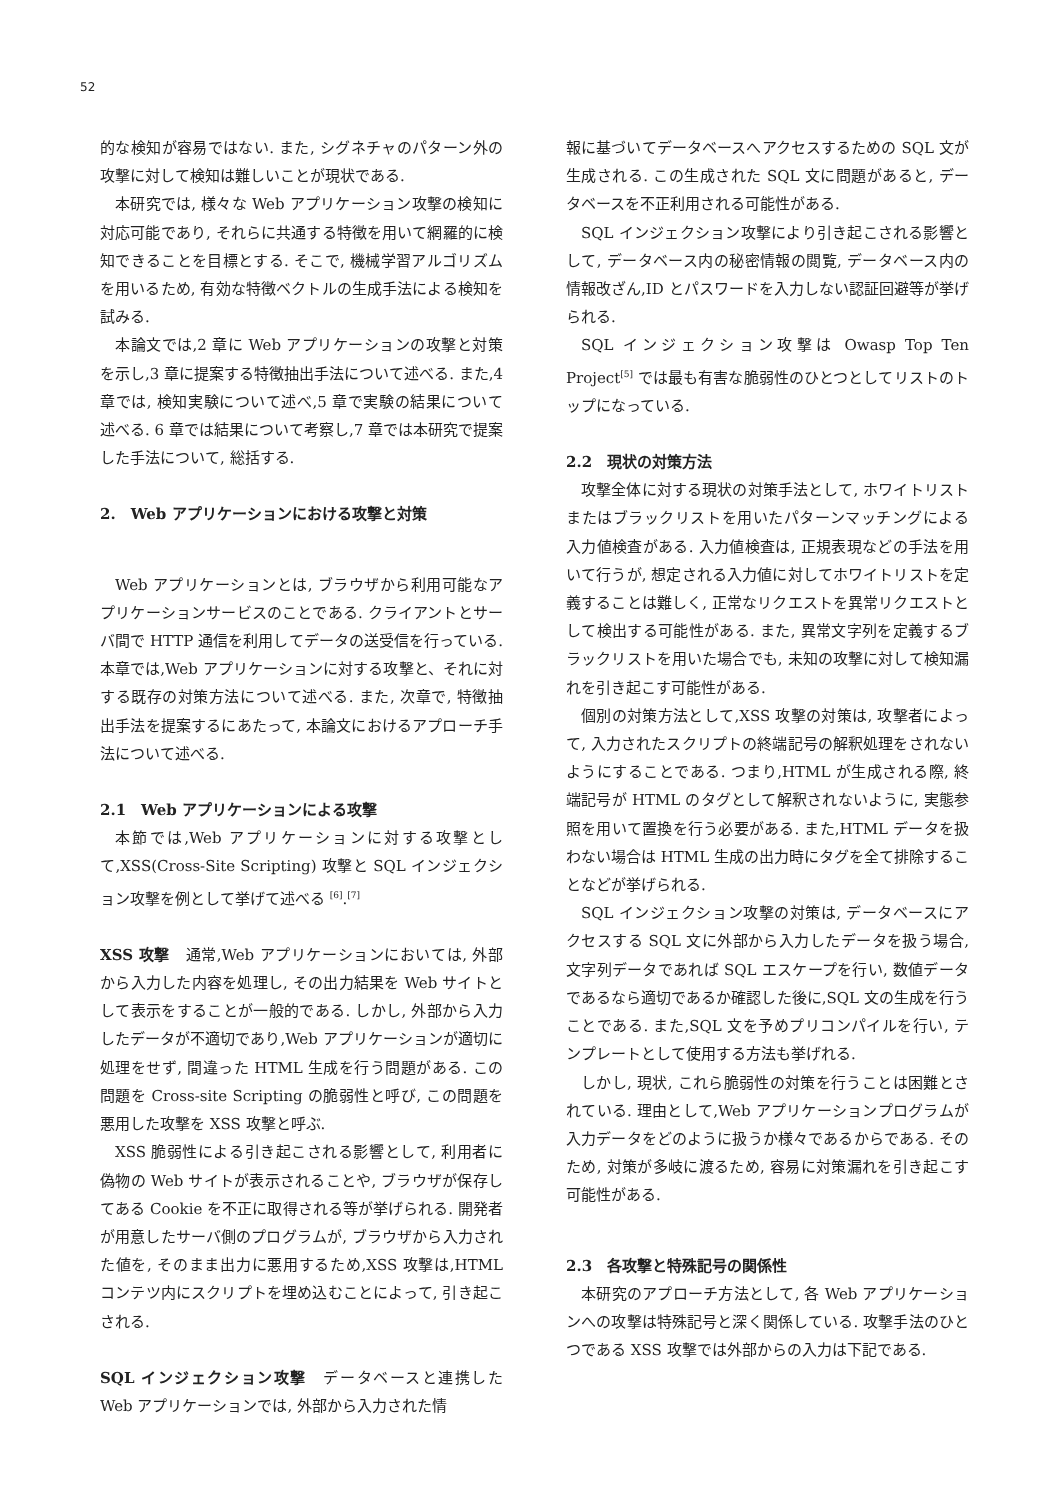52
的な検知が容易ではない. また, シグネチャのパターン外の攻撃に対して検知は難しいことが現状である.
本研究では, 様々な Web アプリケーション攻撃の検知に対応可能であり, それらに共通する特徴を用いて網羅的に検知できることを目標とする. そこで, 機械学習アルゴリズムを用いるため, 有効な特徴ベクトルの生成手法による検知を試みる.
本論文では,2 章に Web アプリケーションの攻撃と対策を示し,3 章に提案する特徴抽出手法について述べる. また,4 章では, 検知実験について述べ,5 章で実験の結果について述べる. 6 章では結果について考察し,7 章では本研究で提案した手法について, 総括する.
2.　Web アプリケーションにおける攻撃と対策
Web アプリケーションとは, ブラウザから利用可能なアプリケーションサービスのことである. クライアントとサーバ間で HTTP 通信を利用してデータの送受信を行っている. 本章では,Web アプリケーションに対する攻撃と、それに対する既存の対策方法について述べる. また, 次章で, 特徴抽出手法を提案するにあたって, 本論文におけるアプローチ手法について述べる.
2.1　Web アプリケーションによる攻撃
本節では,Web アプリケーションに対する攻撃として,XSS(Cross-Site Scripting) 攻撃と SQL インジェクション攻撃を例として挙げて述べる <sup>[6]</sup>.<sup>[7]</sup>
XSS 攻撃　通常,Web アプリケーションにおいては, 外部から入力した内容を処理し, その出力結果を Web サイトとして表示をすることが一般的である. しかし, 外部から入力したデータが不適切であり,Web アプリケーションが適切に処理をせず, 間違った HTML 生成を行う問題がある. この問題を Cross-site Scripting の脆弱性と呼び, この問題を悪用した攻撃を XSS 攻撃と呼ぶ.
XSS 脆弱性による引き起こされる影響として, 利用者に偽物の Web サイトが表示されることや, ブラウザが保存してある Cookie を不正に取得される等が挙げられる. 開発者が用意したサーバ側のプログラムが, ブラウザから入力された値を, そのまま出力に悪用するため,XSS 攻撃は,HTML コンテツ内にスクリプトを埋め込むことによって, 引き起こされる.
SQL インジェクション攻撃　データベースと連携した Web アプリケーションでは, 外部から入力された情
報に基づいてデータベースへアクセスするための SQL 文が生成される. この生成された SQL 文に問題があると, データベースを不正利用される可能性がある.
SQL インジェクション攻撃により引き起こされる影響として, データベース内の秘密情報の閲覧, データベース内の情報改ざん,ID とパスワードを入力しない認証回避等が挙げられる.
SQL インジェクション攻撃は Owasp Top Ten Project<sup>[5]</sup> では最も有害な脆弱性のひとつとしてリストのトップになっている.
2.2　現状の対策方法
攻撃全体に対する現状の対策手法として, ホワイトリストまたはブラックリストを用いたパターンマッチングによる入力値検査がある. 入力値検査は, 正規表現などの手法を用いて行うが, 想定される入力値に対してホワイトリストを定義することは難しく, 正常なリクエストを異常リクエストとして検出する可能性がある. また, 異常文字列を定義するブラックリストを用いた場合でも, 未知の攻撃に対して検知漏れを引き起こす可能性がある.
個別の対策方法として,XSS 攻撃の対策は, 攻撃者によって, 入力されたスクリプトの終端記号の解釈処理をされないようにすることである. つまり,HTML が生成される際, 終端記号が HTML のタグとして解釈されないように, 実態参照を用いて置換を行う必要がある. また,HTML データを扱わない場合は HTML 生成の出力時にタグを全て排除することなどが挙げられる.
SQL インジェクション攻撃の対策は, データベースにアクセスする SQL 文に外部から入力したデータを扱う場合, 文字列データであれば SQL エスケープを行い, 数値データであるなら適切であるか確認した後に,SQL 文の生成を行うことである. また,SQL 文を予めプリコンパイルを行い, テンプレートとして使用する方法も挙げれる.
しかし, 現状, これら脆弱性の対策を行うことは困難とされている. 理由として,Web アプリケーションプログラムが入力データをどのように扱うか様々であるからである. そのため, 対策が多岐に渡るため, 容易に対策漏れを引き起こす可能性がある.
2.3　各攻撃と特殊記号の関係性
本研究のアプローチ方法として, 各 Web アプリケーションへの攻撃は特殊記号と深く関係している. 攻撃手法のひとつである XSS 攻撃では外部からの入力は下記である.